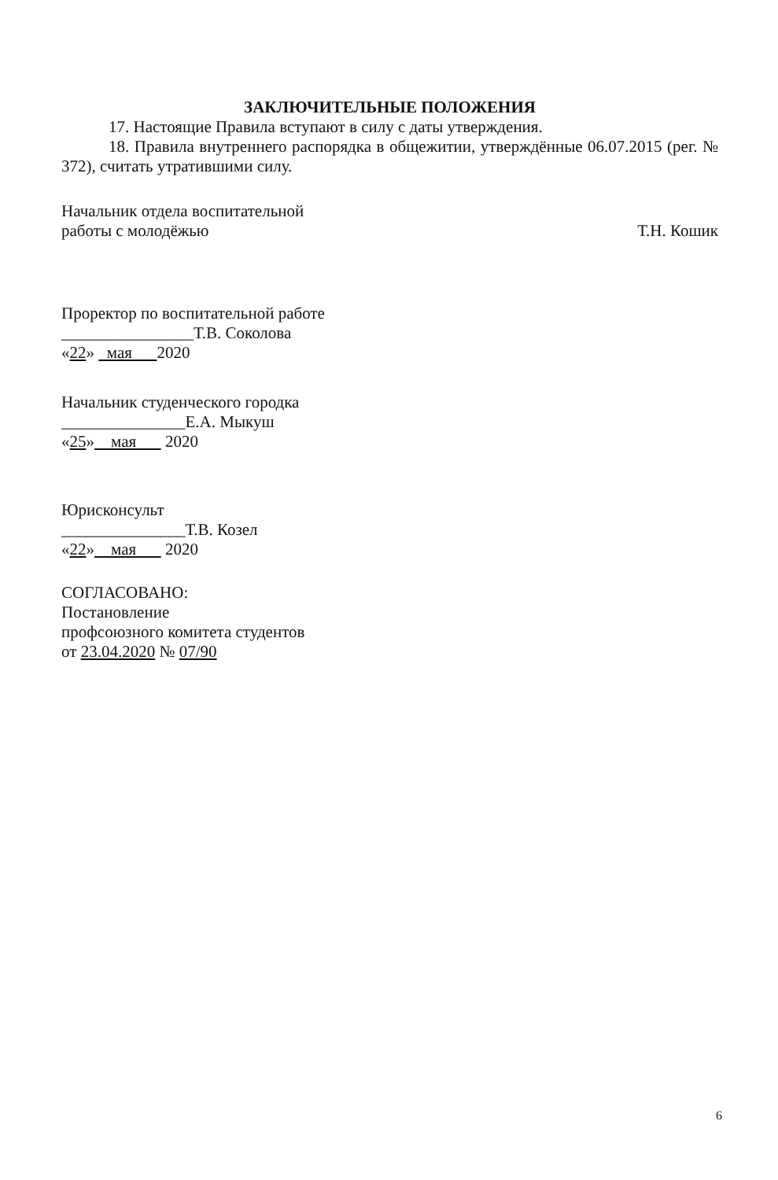ЗАКЛЮЧИТЕЛЬНЫЕ ПОЛОЖЕНИЯ
17. Настоящие Правила вступают в силу с даты утверждения.
18. Правила внутреннего распорядка в общежитии, утверждённые 06.07.2015 (рег. № 372), считать утратившими силу.
Начальник отдела воспитательной
работы с молодёжью
Т.Н. Кошик
Проректор по воспитательной работе
________________Т.В. Соколова
«22» мая 2020
Начальник студенческого городка
_______________Е.А. Мыкуш
«25» мая 2020
Юрисконсульт
_______________Т.В. Козел
«22» мая 2020
СОГЛАСОВАНО:
Постановление
профсоюзного комитета студентов
от 23.04.2020 № 07/90
6